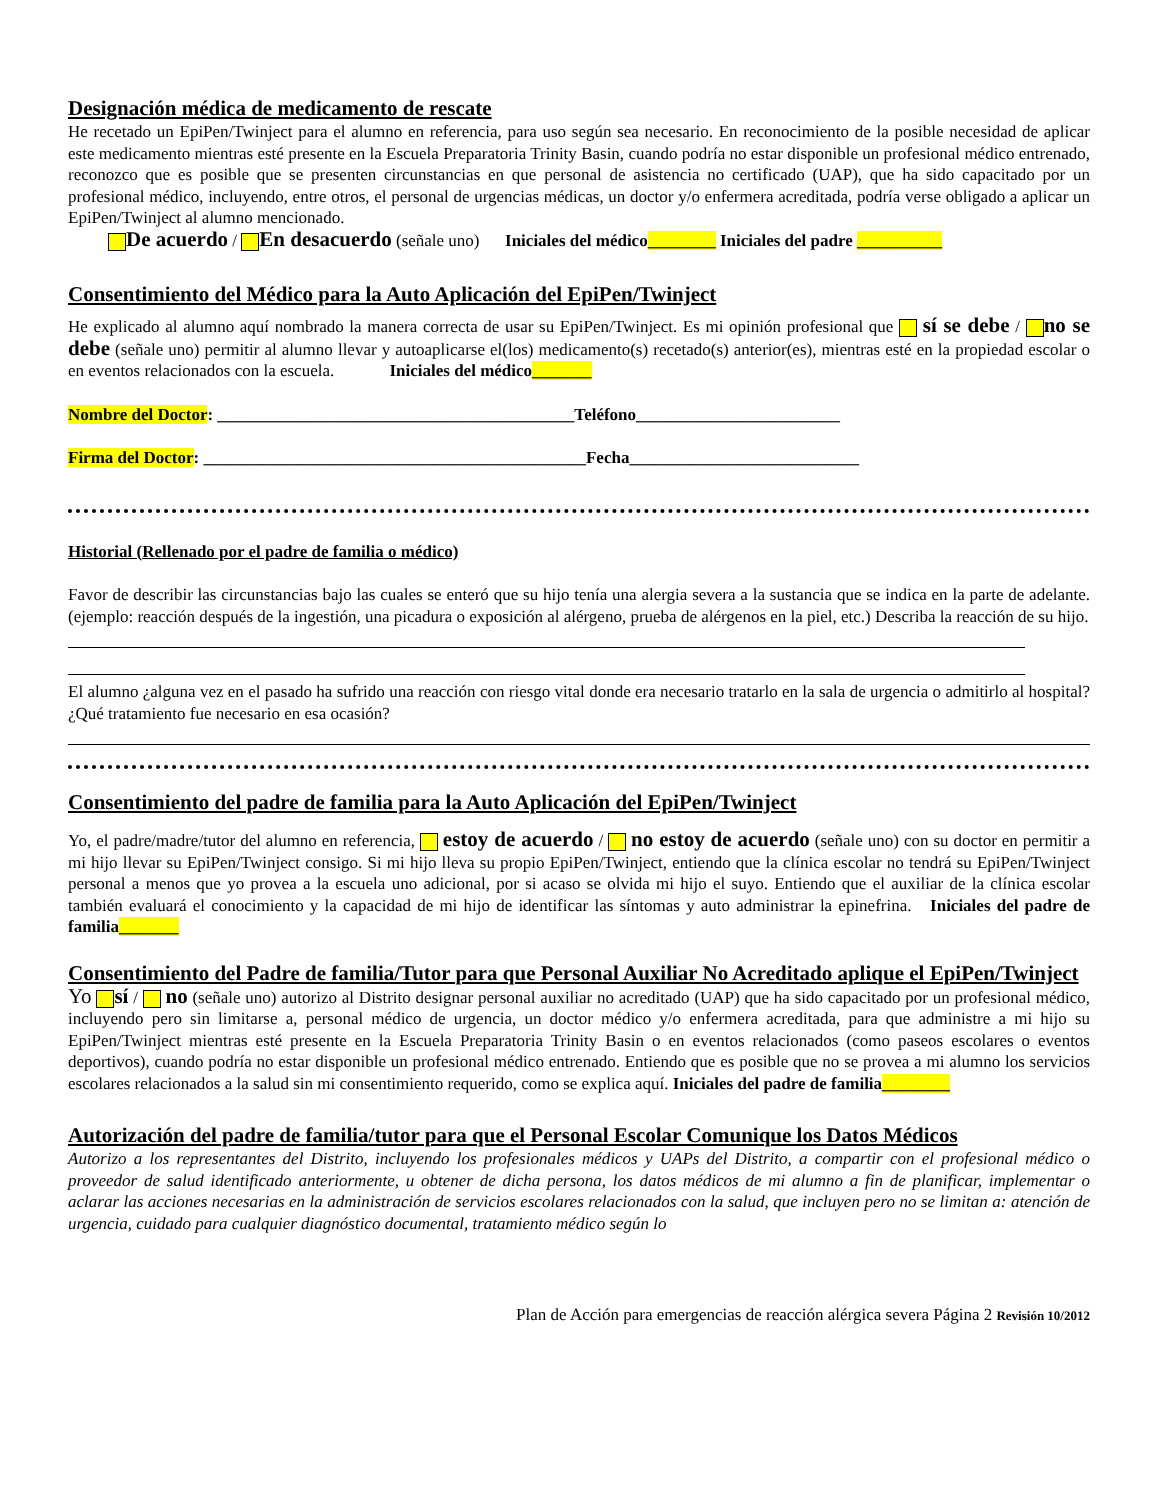Designación médica de medicamento de rescate
He recetado un EpiPen/Twinject para el alumno en referencia, para uso según sea necesario. En reconocimiento de la posible necesidad de aplicar este medicamento mientras esté presente en la Escuela Preparatoria Trinity Basin, cuando podría no estar disponible un profesional médico entrenado, reconozco que es posible que se presenten circunstancias en que personal de asistencia no certificado (UAP), que ha sido capacitado por un profesional médico, incluyendo, entre otros, el personal de urgencias médicas, un doctor y/o enfermera acreditada, podría verse obligado a aplicar un EpiPen/Twinject al alumno mencionado.
De acuerdo / En desacuerdo (señale uno) Iniciales del médico________ Iniciales del padre __________
Consentimiento del Médico para la Auto Aplicación del EpiPen/Twinject
He explicado al alumno aquí nombrado la manera correcta de usar su EpiPen/Twinject. Es mi opinión profesional que sí se debe / no se debe (señale uno) permitir al alumno llevar y autoaplicarse el(los) medicamento(s) recetado(s) anterior(es), mientras esté en la propiedad escolar o en eventos relacionados con la escuela. Iniciales del médico_______
Nombre del Doctor: __________________________________________Teléfono________________________
Firma del Doctor: _____________________________________________Fecha___________________________
Historial (Rellenado por el padre de familia o médico)
Favor de describir las circunstancias bajo las cuales se enteró que su hijo tenía una alergia severa a la sustancia que se indica en la parte de adelante. (ejemplo: reacción después de la ingestión, una picadura o exposición al alérgeno, prueba de alérgenos en la piel, etc.) Describa la reacción de su hijo.
El alumno ¿alguna vez en el pasado ha sufrido una reacción con riesgo vital donde era necesario tratarlo en la sala de urgencia o admitirlo al hospital? ¿Qué tratamiento fue necesario en esa ocasión?
Consentimiento del padre de familia para la Auto Aplicación del EpiPen/Twinject
Yo, el padre/madre/tutor del alumno en referencia, estoy de acuerdo / no estoy de acuerdo (señale uno) con su doctor en permitir a mi hijo llevar su EpiPen/Twinject consigo. Si mi hijo lleva su propio EpiPen/Twinject, entiendo que la clínica escolar no tendrá su EpiPen/Twinject personal a menos que yo provea a la escuela uno adicional, por si acaso se olvida mi hijo el suyo. Entiendo que el auxiliar de la clínica escolar también evaluará el conocimiento y la capacidad de mi hijo de identificar las síntomas y auto administrar la epinefrina. Iniciales del padre de familia_______
Consentimiento del Padre de familia/Tutor para que Personal Auxiliar No Acreditado aplique el EpiPen/Twinject
Yo sí / no (señale uno) autorizo al Distrito designar personal auxiliar no acreditado (UAP) que ha sido capacitado por un profesional médico, incluyendo pero sin limitarse a, personal médico de urgencia, un doctor médico y/o enfermera acreditada, para que administre a mi hijo su EpiPen/Twinject mientras esté presente en la Escuela Preparatoria Trinity Basin o en eventos relacionados (como paseos escolares o eventos deportivos), cuando podría no estar disponible un profesional médico entrenado. Entiendo que es posible que no se provea a mi alumno los servicios escolares relacionados a la salud sin mi consentimiento requerido, como se explica aquí. Iniciales del padre de familia________
Autorización del padre de familia/tutor para que el Personal Escolar Comunique los Datos Médicos
Autorizo a los representantes del Distrito, incluyendo los profesionales médicos y UAPs del Distrito, a compartir con el profesional médico o proveedor de salud identificado anteriormente, u obtener de dicha persona, los datos médicos de mi alumno a fin de planificar, implementar o aclarar las acciones necesarias en la administración de servicios escolares relacionados con la salud, que incluyen pero no se limitan a: atención de urgencia, cuidado para cualquier diagnóstico documental, tratamiento médico según lo
Plan de Acción para emergencias de reacción alérgica severa Página 2 Revisión 10/2012